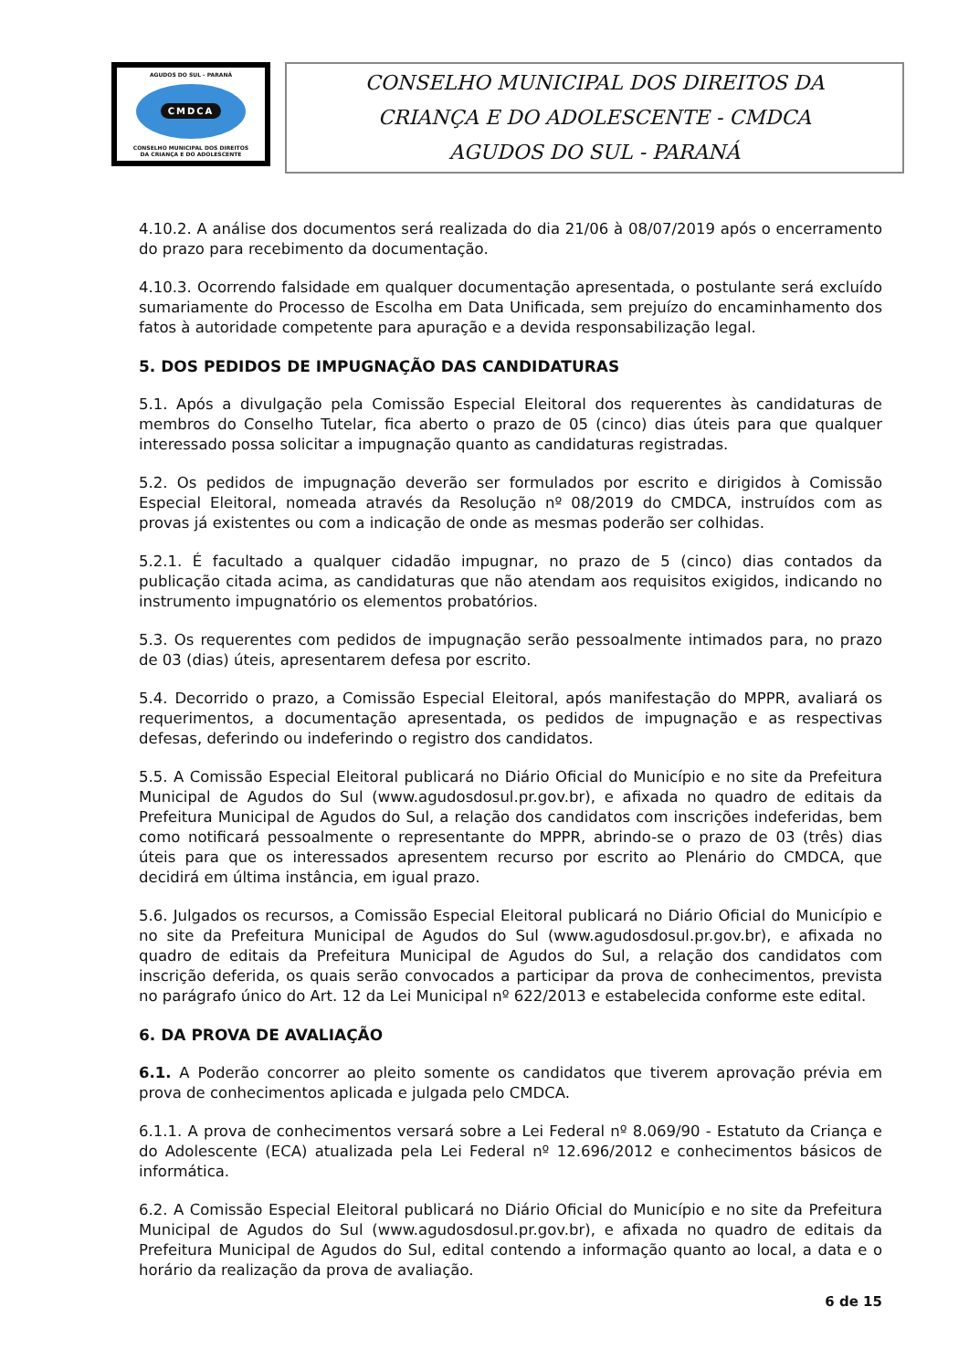AGUDOS DO SUL - PARANÁ
CMDCA
CONSELHO MUNICIPAL DOS DIREITOS
DA CRIANÇA E DO ADOLESCENTE
CONSELHO MUNICIPAL DOS DIREITOS DA
CRIANÇA E DO ADOLESCENTE - CMDCA
AGUDOS DO SUL - PARANÁ
4.10.2. A análise dos documentos será realizada do dia 21/06 à 08/07/2019 após o encerramento do prazo para recebimento da documentação.
4.10.3. Ocorrendo falsidade em qualquer documentação apresentada, o postulante será excluído sumariamente do Processo de Escolha em Data Unificada, sem prejuízo do encaminhamento dos fatos à autoridade competente para apuração e a devida responsabilização legal.
5. DOS PEDIDOS DE IMPUGNAÇÃO DAS CANDIDATURAS
5.1. Após a divulgação pela Comissão Especial Eleitoral dos requerentes às candidaturas de membros do Conselho Tutelar, fica aberto o prazo de 05 (cinco) dias úteis para que qualquer interessado possa solicitar a impugnação quanto as candidaturas registradas.
5.2. Os pedidos de impugnação deverão ser formulados por escrito e dirigidos à Comissão Especial Eleitoral, nomeada através da Resolução nº 08/2019 do CMDCA, instruídos com as provas já existentes ou com a indicação de onde as mesmas poderão ser colhidas.
5.2.1. É facultado a qualquer cidadão impugnar, no prazo de 5 (cinco) dias contados da publicação citada acima, as candidaturas que não atendam aos requisitos exigidos, indicando no instrumento impugnatório os elementos probatórios.
5.3. Os requerentes com pedidos de impugnação serão pessoalmente intimados para, no prazo de 03 (dias) úteis, apresentarem defesa por escrito.
5.4. Decorrido o prazo, a Comissão Especial Eleitoral, após manifestação do MPPR, avaliará os requerimentos, a documentação apresentada, os pedidos de impugnação e as respectivas defesas, deferindo ou indeferindo o registro dos candidatos.
5.5. A Comissão Especial Eleitoral publicará no Diário Oficial do Município e no site da Prefeitura Municipal de Agudos do Sul (www.agudosdosul.pr.gov.br), e afixada no quadro de editais da Prefeitura Municipal de Agudos do Sul, a relação dos candidatos com inscrições indeferidas, bem como notificará pessoalmente o representante do MPPR, abrindo-se o prazo de 03 (três) dias úteis para que os interessados apresentem recurso por escrito ao Plenário do CMDCA, que decidirá em última instância, em igual prazo.
5.6. Julgados os recursos, a Comissão Especial Eleitoral publicará no Diário Oficial do Município e no site da Prefeitura Municipal de Agudos do Sul (www.agudosdosul.pr.gov.br), e afixada no quadro de editais da Prefeitura Municipal de Agudos do Sul, a relação dos candidatos com inscrição deferida, os quais serão convocados a participar da prova de conhecimentos, prevista no parágrafo único do Art. 12 da Lei Municipal nº 622/2013 e estabelecida conforme este edital.
6. DA PROVA DE AVALIAÇÃO
6.1. A Poderão concorrer ao pleito somente os candidatos que tiverem aprovação prévia em prova de conhecimentos aplicada e julgada pelo CMDCA.
6.1.1. A prova de conhecimentos versará sobre a Lei Federal nº 8.069/90 - Estatuto da Criança e do Adolescente (ECA) atualizada pela Lei Federal nº 12.696/2012 e conhecimentos básicos de informática.
6.2. A Comissão Especial Eleitoral publicará no Diário Oficial do Município e no site da Prefeitura Municipal de Agudos do Sul (www.agudosdosul.pr.gov.br), e afixada no quadro de editais da Prefeitura Municipal de Agudos do Sul, edital contendo a informação quanto ao local, a data e o horário da realização da prova de avaliação.
6 de 15